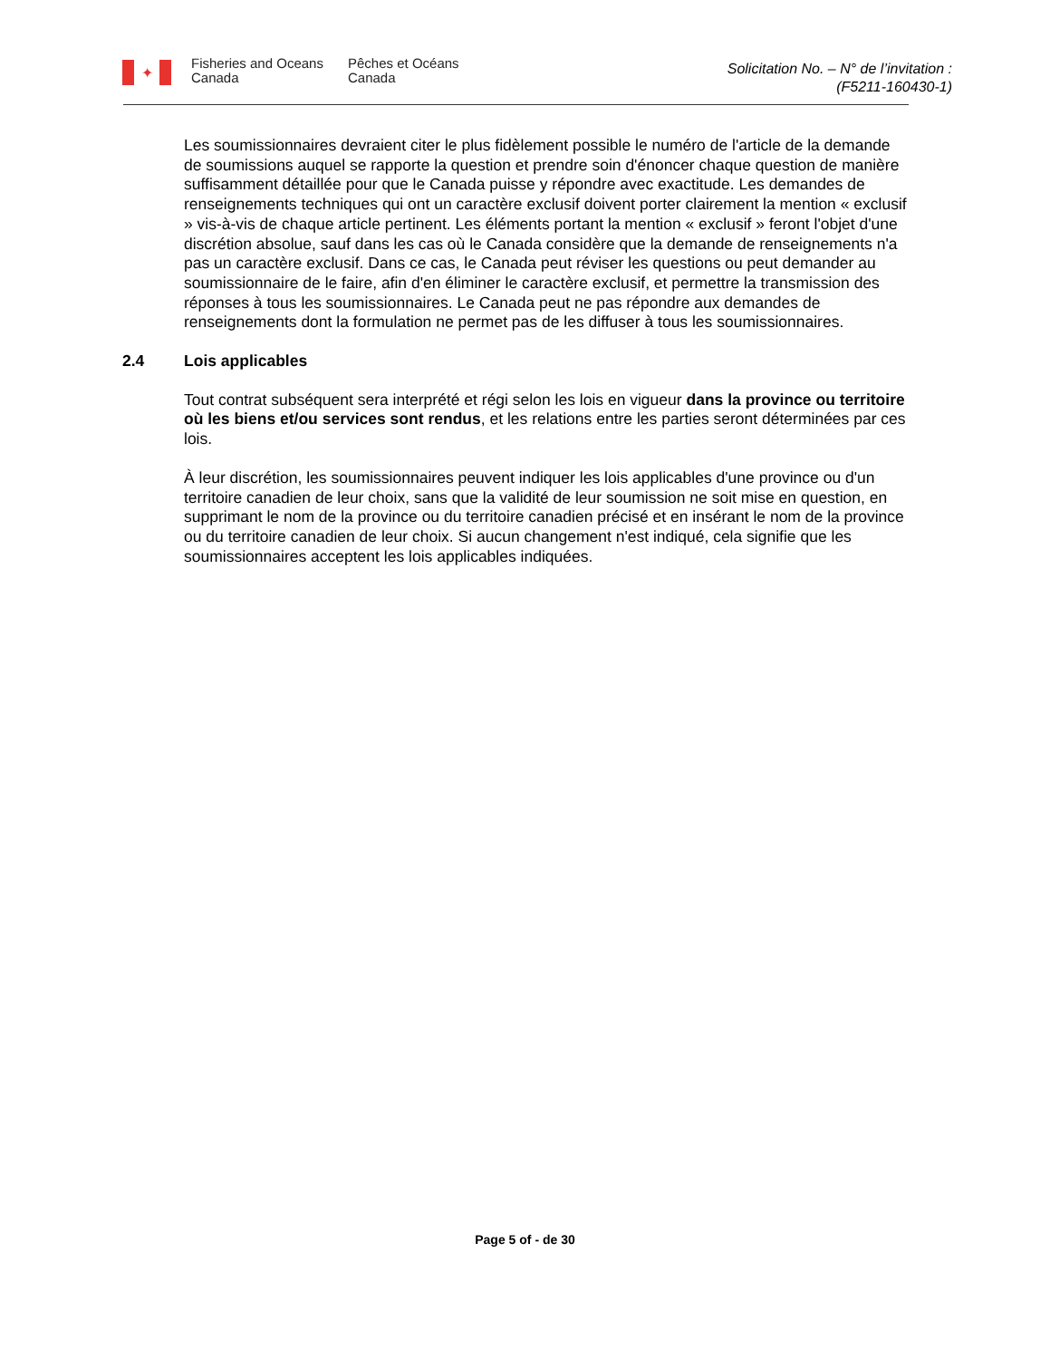✦
Fisheries and Oceans Canada
Pêches et Océans Canada
Solicitation No. – N° de l’invitation :
(F5211-160430-1)
Les soumissionnaires devraient citer le plus fidèlement possible le numéro de l'article de la demande de soumissions auquel se rapporte la question et prendre soin d'énoncer chaque question de manière suffisamment détaillée pour que le Canada puisse y répondre avec exactitude. Les demandes de renseignements techniques qui ont un caractère exclusif doivent porter clairement la mention « exclusif » vis-à-vis de chaque article pertinent. Les éléments portant la mention « exclusif » feront l'objet d'une discrétion absolue, sauf dans les cas où le Canada considère que la demande de renseignements n'a pas un caractère exclusif. Dans ce cas, le Canada peut réviser les questions ou peut demander au soumissionnaire de le faire, afin d'en éliminer le caractère exclusif, et permettre la transmission des réponses à tous les soumissionnaires. Le Canada peut ne pas répondre aux demandes de renseignements dont la formulation ne permet pas de les diffuser à tous les soumissionnaires.
2.4 Lois applicables
Tout contrat subséquent sera interprété et régi selon les lois en vigueur dans la province ou territoire où les biens et/ou services sont rendus, et les relations entre les parties seront déterminées par ces lois.
À leur discrétion, les soumissionnaires peuvent indiquer les lois applicables d'une province ou d'un territoire canadien de leur choix, sans que la validité de leur soumission ne soit mise en question, en supprimant le nom de la province ou du territoire canadien précisé et en insérant le nom de la province ou du territoire canadien de leur choix. Si aucun changement n'est indiqué, cela signifie que les soumissionnaires acceptent les lois applicables indiquées.
Page 5 of - de 30